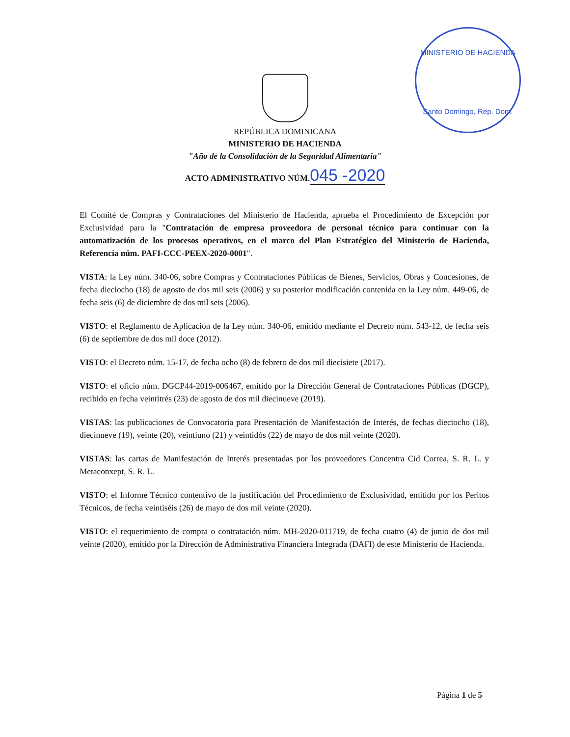MINISTERIO DE HACIENDA
Santo Domingo, Rep. Dom.
REPÚBLICA DOMINICANA
MINISTERIO DE HACIENDA
"Año de la Consolidación de la Seguridad Alimentaria"
ACTO ADMINISTRATIVO NÚM. 045 -2020
El Comité de Compras y Contrataciones del Ministerio de Hacienda, aprueba el Procedimiento de Excepción por Exclusividad para la "Contratación de empresa proveedora de personal técnico para continuar con la automatización de los procesos operativos, en el marco del Plan Estratégico del Ministerio de Hacienda, Referencia núm. PAFI-CCC-PEEX-2020-0001".
VISTA: la Ley núm. 340-06, sobre Compras y Contrataciones Públicas de Bienes, Servicios, Obras y Concesiones, de fecha dieciocho (18) de agosto de dos mil seis (2006) y su posterior modificación contenida en la Ley núm. 449-06, de fecha seis (6) de diciembre de dos mil seis (2006).
VISTO: el Reglamento de Aplicación de la Ley núm. 340-06, emitido mediante el Decreto núm. 543-12, de fecha seis (6) de septiembre de dos mil doce (2012).
VISTO: el Decreto núm. 15-17, de fecha ocho (8) de febrero de dos mil diecisiete (2017).
VISTO: el oficio núm. DGCP44-2019-006467, emitido por la Dirección General de Contrataciones Públicas (DGCP), recibido en fecha veintitrés (23) de agosto de dos mil diecinueve (2019).
VISTAS: las publicaciones de Convocatoria para Presentación de Manifestación de Interés, de fechas dieciocho (18), diecinueve (19), veinte (20), veintiuno (21) y veintidós (22) de mayo de dos mil veinte (2020).
VISTAS: las cartas de Manifestación de Interés presentadas por los proveedores Concentra Cid Correa, S. R. L. y Metaconxept, S. R. L.
VISTO: el Informe Técnico contentivo de la justificación del Procedimiento de Exclusividad, emitido por los Peritos Técnicos, de fecha veintiséis (26) de mayo de dos mil veinte (2020).
VISTO: el requerimiento de compra o contratación núm. MH-2020-011719, de fecha cuatro (4) de junio de dos mil veinte (2020), emitido por la Dirección de Administrativa Financiera Integrada (DAFI) de este Ministerio de Hacienda.
Página 1 de 5